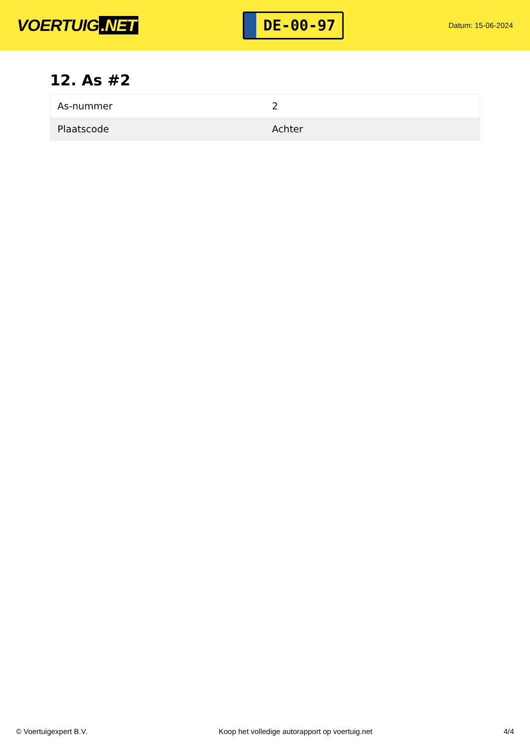VOERTUIG.NET
DE-00-97
Datum: 15-06-2024
12. As #2
| As-nummer | 2 |
| Plaatscode | Achter |
© Voertuigexpert B.V. Koop het volledige autorapport op voertuig.net 4/4